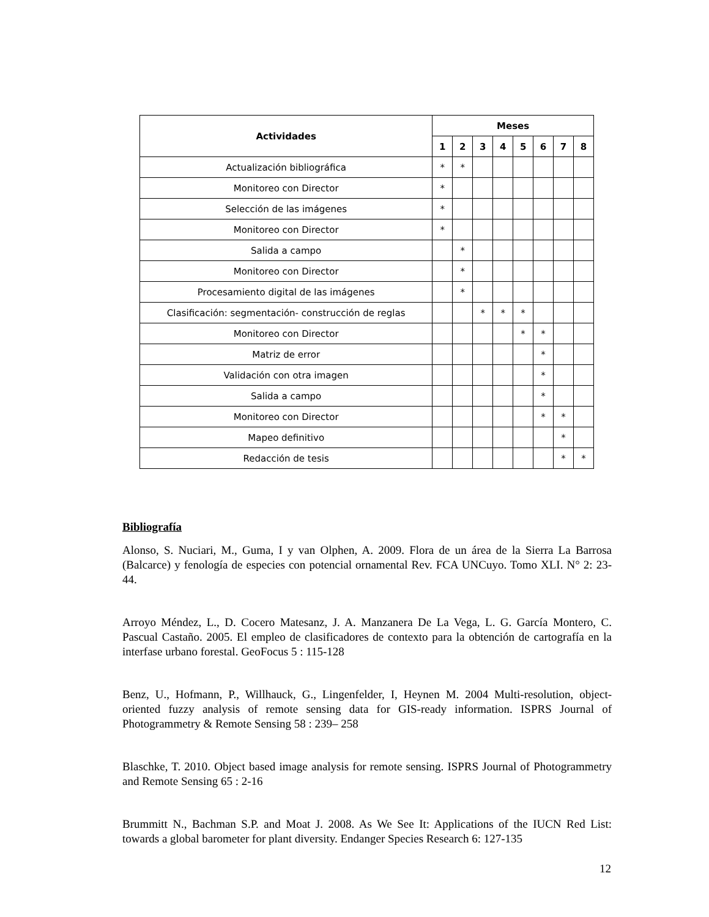| Actividades | Meses | | | | | | | |
| --- | --- | --- | --- | --- | --- | --- | --- | --- |
| | 1 | 2 | 3 | 4 | 5 | 6 | 7 | 8 |
| Actualización bibliográfica | * | * | | | | | | |
| Monitoreo con Director | * | | | | | | | |
| Selección de las imágenes | * | | | | | | | |
| Monitoreo con Director | * | | | | | | | |
| Salida a campo | | * | | | | | | |
| Monitoreo con Director | | * | | | | | | |
| Procesamiento digital de las imágenes | | * | | | | | | |
| Clasificación: segmentación- construcción de reglas | | | * | * | * | | | |
| Monitoreo con Director | | | | | * | * | | |
| Matriz de error | | | | | | * | | |
| Validación con otra imagen | | | | | | * | | |
| Salida a campo | | | | | | * | | |
| Monitoreo con Director | | | | | | * | * | |
| Mapeo definitivo | | | | | | | * | |
| Redacción de tesis | | | | | | | * | * |
Bibliografía
Alonso, S. Nuciari, M., Guma, I y van Olphen, A. 2009. Flora de un área de la Sierra La Barrosa (Balcarce) y fenología de especies con potencial ornamental Rev. FCA UNCuyo. Tomo XLI. N° 2: 23-44.
Arroyo Méndez, L., D. Cocero Matesanz, J. A. Manzanera De La Vega, L. G. García Montero, C. Pascual Castaño. 2005. El empleo de clasificadores de contexto para la obtención de cartografía en la interfase urbano forestal. GeoFocus 5 : 115-128
Benz, U., Hofmann, P., Willhauck, G., Lingenfelder, I, Heynen M. 2004 Multi-resolution, object-oriented fuzzy analysis of remote sensing data for GIS-ready information. ISPRS Journal of Photogrammetry & Remote Sensing 58 : 239– 258
Blaschke, T. 2010. Object based image analysis for remote sensing. ISPRS Journal of Photogrammetry and Remote Sensing 65 : 2-16
Brummitt N., Bachman S.P. and Moat J. 2008. As We See It: Applications of the IUCN Red List: towards a global barometer for plant diversity. Endanger Species Research 6: 127-135
12